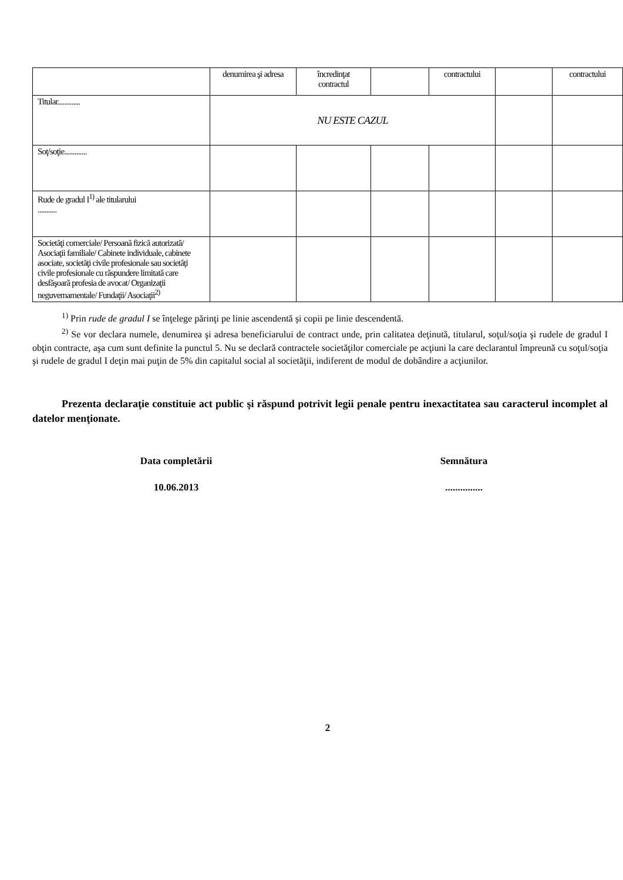| | denumirea şi adresa | încredinţat contractul | | contractului | | contractului |
| Titular............. | NU ESTE CAZUL | | | | | |
| Soţ/soţie............. | | | | | | |
| Rude de gradul I<sup>1)</sup> ale titularului ........... | | | | | | |
| Societăţi comerciale/ Persoană fizică autorizată/ Asociaţii familiale/ Cabinete individuale, cabinete asociate, societăţi civile profesionale sau societăţi civile profesionale cu răspundere limitată care desfăşoară profesia de avocat/ Organizaţii neguvernamentale/ Fundaţii/ Asociaţii<sup>2)</sup> | | | | | | |
<sup>1)</sup> Prin rude de gradul I se înţelege părinţi pe linie ascendentă şi copii pe linie descendentă.
<sup>2)</sup> Se vor declara numele, denumirea şi adresa beneficiarului de contract unde, prin calitatea deţinută, titularul, soţul/soţia şi rudele de gradul I obţin contracte, aşa cum sunt definite la punctul 5. Nu se declară contractele societăţilor comerciale pe acţiuni la care declarantul împreună cu soţul/soţia şi rudele de gradul I deţin mai puţin de 5% din capitalul social al societăţii, indiferent de modul de dobândire a acţiunilor.
Prezenta declaraţie constituie act public şi răspund potrivit legii penale pentru inexactitatea sau caracterul incomplet al datelor menţionate.
Data completării Semnătura
10.06.2013 ...............
2